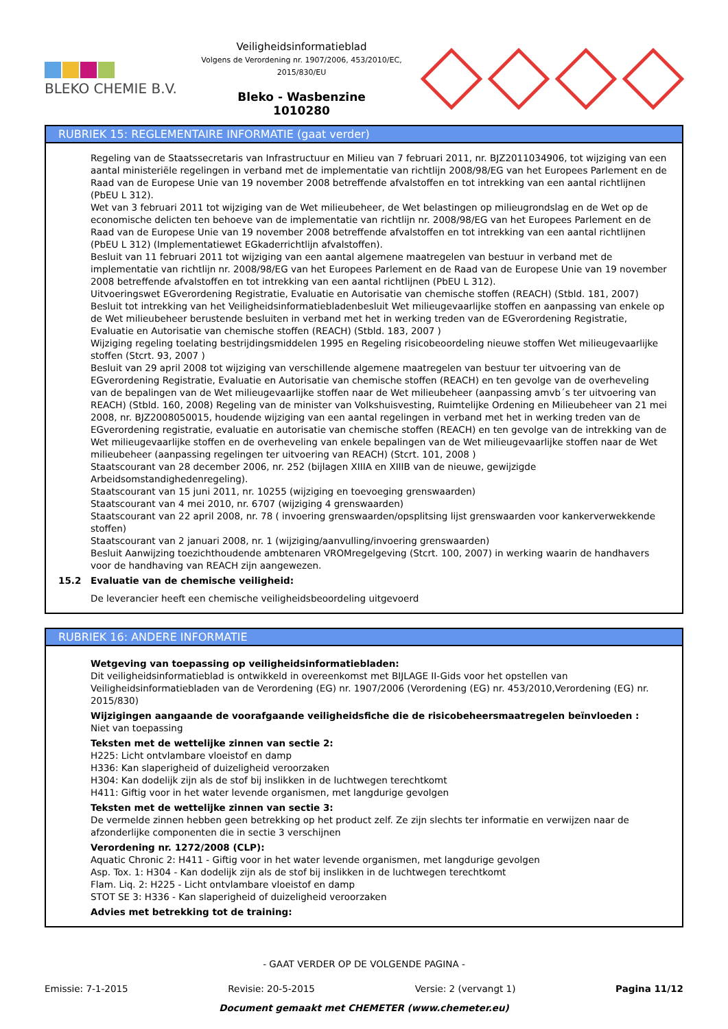BLEKO CHEMIE B.V.
Veiligheidsinformatieblad
Volgens de Verordening nr. 1907/2006, 453/2010/EC, 2015/830/EU
Bleko - Wasbenzine
1010280
RUBRIEK 15: REGLEMENTAIRE INFORMATIE (gaat verder)
Regeling van de Staatssecretaris van Infrastructuur en Milieu van 7 februari 2011, nr. BJZ2011034906, tot wijziging van een aantal ministeriële regelingen in verband met de implementatie van richtlijn 2008/98/EG van het Europees Parlement en de Raad van de Europese Unie van 19 november 2008 betreffende afvalstoffen en tot intrekking van een aantal richtlijnen (PbEU L 312).
Wet van 3 februari 2011 tot wijziging van de Wet milieubeheer, de Wet belastingen op milieugrondslag en de Wet op de economische delicten ten behoeve van de implementatie van richtlijn nr. 2008/98/EG van het Europees Parlement en de Raad van de Europese Unie van 19 november 2008 betreffende afvalstoffen en tot intrekking van een aantal richtlijnen (PbEU L 312) (Implementatiewet EGkaderrichtlijn afvalstoffen).
Besluit van 11 februari 2011 tot wijziging van een aantal algemene maatregelen van bestuur in verband met de implementatie van richtlijn nr. 2008/98/EG van het Europees Parlement en de Raad van de Europese Unie van 19 november 2008 betreffende afvalstoffen en tot intrekking van een aantal richtlijnen (PbEU L 312).
Uitvoeringswet EGverordening Registratie, Evaluatie en Autorisatie van chemische stoffen (REACH) (Stbld. 181, 2007)
Besluit tot intrekking van het Veiligheidsinformatiebladenbesluit Wet milieugevaarlijke stoffen en aanpassing van enkele op de Wet milieubeheer berustende besluiten in verband met het in werking treden van de EGverordening Registratie, Evaluatie en Autorisatie van chemische stoffen (REACH) (Stbld. 183, 2007 )
Wijziging regeling toelating bestrijdingsmiddelen 1995 en Regeling risicobeoordeling nieuwe stoffen Wet milieugevaarlijke stoffen (Stcrt. 93, 2007 )
Besluit van 29 april 2008 tot wijziging van verschillende algemene maatregelen van bestuur ter uitvoering van de EGverordening Registratie, Evaluatie en Autorisatie van chemische stoffen (REACH) en ten gevolge van de overheveling van de bepalingen van de Wet milieugevaarlijke stoffen naar de Wet milieubeheer (aanpassing amvb´s ter uitvoering van REACH) (Stbld. 160, 2008) Regeling van de minister van Volkshuisvesting, Ruimtelijke Ordening en Milieubeheer van 21 mei 2008, nr. BJZ2008050015, houdende wijziging van een aantal regelingen in verband met het in werking treden van de EGverordening registratie, evaluatie en autorisatie van chemische stoffen (REACH) en ten gevolge van de intrekking van de Wet milieugevaarlijke stoffen en de overheveling van enkele bepalingen van de Wet milieugevaarlijke stoffen naar de Wet milieubeheer (aanpassing regelingen ter uitvoering van REACH) (Stcrt. 101, 2008 )
Staatscourant van 28 december 2006, nr. 252 (bijlagen XIIIA en XIIIB van de nieuwe, gewijzigde Arbeidsomstandighedenregeling).
Staatscourant van 15 juni 2011, nr. 10255 (wijziging en toevoeging grenswaarden)
Staatscourant van 4 mei 2010, nr. 6707 (wijziging 4 grenswaarden)
Staatscourant van 22 april 2008, nr. 78 ( invoering grenswaarden/opsplitsing lijst grenswaarden voor kankerverwekkende stoffen)
Staatscourant van 2 januari 2008, nr. 1 (wijziging/aanvulling/invoering grenswaarden)
Besluit Aanwijzing toezichthoudende ambtenaren VROMregelgeving (Stcrt. 100, 2007) in werking waarin de handhavers voor de handhaving van REACH zijn aangewezen.
15.2 Evaluatie van de chemische veiligheid:
De leverancier heeft een chemische veiligheidsbeoordeling uitgevoerd
RUBRIEK 16: ANDERE INFORMATIE
Wetgeving van toepassing op veiligheidsinformatiebladen:
Dit veiligheidsinformatieblad is ontwikkeld in overeenkomst met BIJLAGE II-Gids voor het opstellen van Veiligheidsinformatiebladen van de Verordening (EG) nr. 1907/2006 (Verordening (EG) nr. 453/2010,Verordening (EG) nr. 2015/830)
Wijzigingen aangaande de voorafgaande veiligheidsfiche die de risicobeheersmaatregelen beïnvloeden :
Niet van toepassing
Teksten met de wettelijke zinnen van sectie 2:
H225: Licht ontvlambare vloeistof en damp
H336: Kan slaperigheid of duizeligheid veroorzaken
H304: Kan dodelijk zijn als de stof bij inslikken in de luchtwegen terechtkomt
H411: Giftig voor in het water levende organismen, met langdurige gevolgen
Teksten met de wettelijke zinnen van sectie 3:
De vermelde zinnen hebben geen betrekking op het product zelf. Ze zijn slechts ter informatie en verwijzen naar de afzonderlijke componenten die in sectie 3 verschijnen
Verordening nr. 1272/2008 (CLP):
Aquatic Chronic 2: H411 - Giftig voor in het water levende organismen, met langdurige gevolgen
Asp. Tox. 1: H304 - Kan dodelijk zijn als de stof bij inslikken in de luchtwegen terechtkomt
Flam. Liq. 2: H225 - Licht ontvlambare vloeistof en damp
STOT SE 3: H336 - Kan slaperigheid of duizeligheid veroorzaken
Advies met betrekking tot de training:
- GAAT VERDER OP DE VOLGENDE PAGINA -
Emissie: 7-1-2015 Revisie: 20-5-2015 Versie: 2 (vervangt 1) Pagina 11/12
Document gemaakt met CHEMETER (www.chemeter.eu)